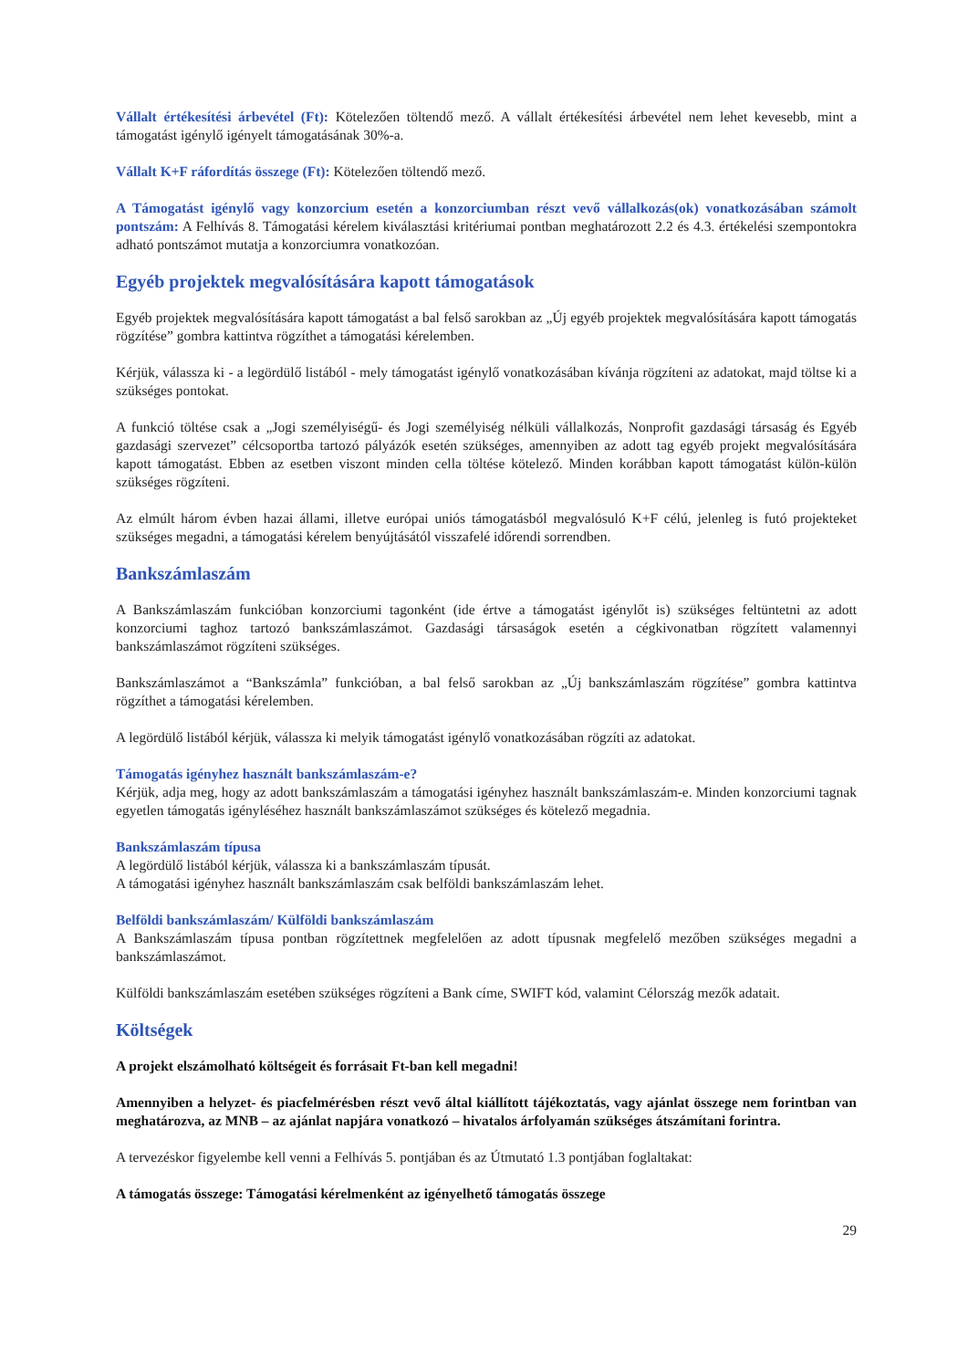Vállalt értékesítési árbevétel (Ft): Kötelezően töltendő mező. A vállalt értékesítési árbevétel nem lehet kevesebb, mint a támogatást igénylő igényelt támogatásának 30%-a.
Vállalt K+F ráfordítás összege (Ft): Kötelezően töltendő mező.
A Támogatást igénylő vagy konzorcium esetén a konzorciumban részt vevő vállalkozás(ok) vonatkozásában számolt pontszám: A Felhívás 8. Támogatási kérelem kiválasztási kritériumai pontban meghatározott 2.2 és 4.3. értékelési szempontokra adható pontszámot mutatja a konzorciumra vonatkozóan.
Egyéb projektek megvalósítására kapott támogatások
Egyéb projektek megvalósítására kapott támogatást a bal felső sarokban az „Új egyéb projektek megvalósítására kapott támogatás rögzítése” gombra kattintva rögzíthet a támogatási kérelemben.
Kérjük, válassza ki - a legördülő listából - mely támogatást igénylő vonatkozásában kívánja rögzíteni az adatokat, majd töltse ki a szükséges pontokat.
A funkció töltése csak a „Jogi személyiségű- és Jogi személyiség nélküli vállalkozás, Nonprofit gazdasági társaság és Egyéb gazdasági szervezet” célcsoportba tartozó pályázók esetén szükséges, amennyiben az adott tag egyéb projekt megvalósítására kapott támogatást. Ebben az esetben viszont minden cella töltése kötelező. Minden korábban kapott támogatást külön-külön szükséges rögzíteni.
Az elmúlt három évben hazai állami, illetve európai uniós támogatásból megvalósuló K+F célú, jelenleg is futó projekteket szükséges megadni, a támogatási kérelem benyújtásától visszafelé időrendi sorrendben.
Bankszámlaszám
A Bankszámlaszám funkcióban konzorciumi tagonként (ide értve a támogatást igénylőt is) szükséges feltüntetni az adott konzorciumi taghoz tartozó bankszámlaszámot. Gazdasági társaságok esetén a cégkivonatban rögzített valamennyi bankszámlaszámot rögzíteni szükséges.
Bankszámlaszámot a “Bankszámla” funkcióban, a bal felső sarokban az „Új bankszámlaszám rögzítése” gombra kattintva rögzíthet a támogatási kérelemben.
A legördülő listából kérjük, válassza ki melyik támogatást igénylő vonatkozásában rögzíti az adatokat.
Támogatás igényhez használt bankszámlaszám-e?
Kérjük, adja meg, hogy az adott bankszámlaszám a támogatási igényhez használt bankszámlaszám-e. Minden konzorciumi tagnak egyetlen támogatás igényléséhez használt bankszámlaszámot szükséges és kötelező megadnia.
Bankszámlaszám típusa
A legördülő listából kérjük, válassza ki a bankszámlaszám típusát.
A támogatási igényhez használt bankszámlaszám csak belföldi bankszámlaszám lehet.
Belföldi bankszámlaszám/ Külföldi bankszámlaszám
A Bankszámlaszám típusa pontban rögzítettnek megfelelően az adott típusnak megfelelő mezőben szükséges megadni a bankszámlaszámot.
Külföldi bankszámlaszám esetében szükséges rögzíteni a Bank címe, SWIFT kód, valamint Célország mezők adatait.
Költségek
A projekt elszámolható költségeit és forrásait Ft-ban kell megadni!
Amennyiben a helyzet- és piacfelmérésben részt vevő által kiállított tájékoztatás, vagy ajánlat összege nem forintban van meghatározva, az MNB – az ajánlat napjára vonatkozó – hivatalos árfolyamán szükséges átszámítani forintra.
A tervezéskor figyelembe kell venni a Felhívás 5. pontjában és az Útmutató 1.3 pontjában foglaltakat:
A támogatás összege: Támogatási kérelmenként az igényelhető támogatás összege
29